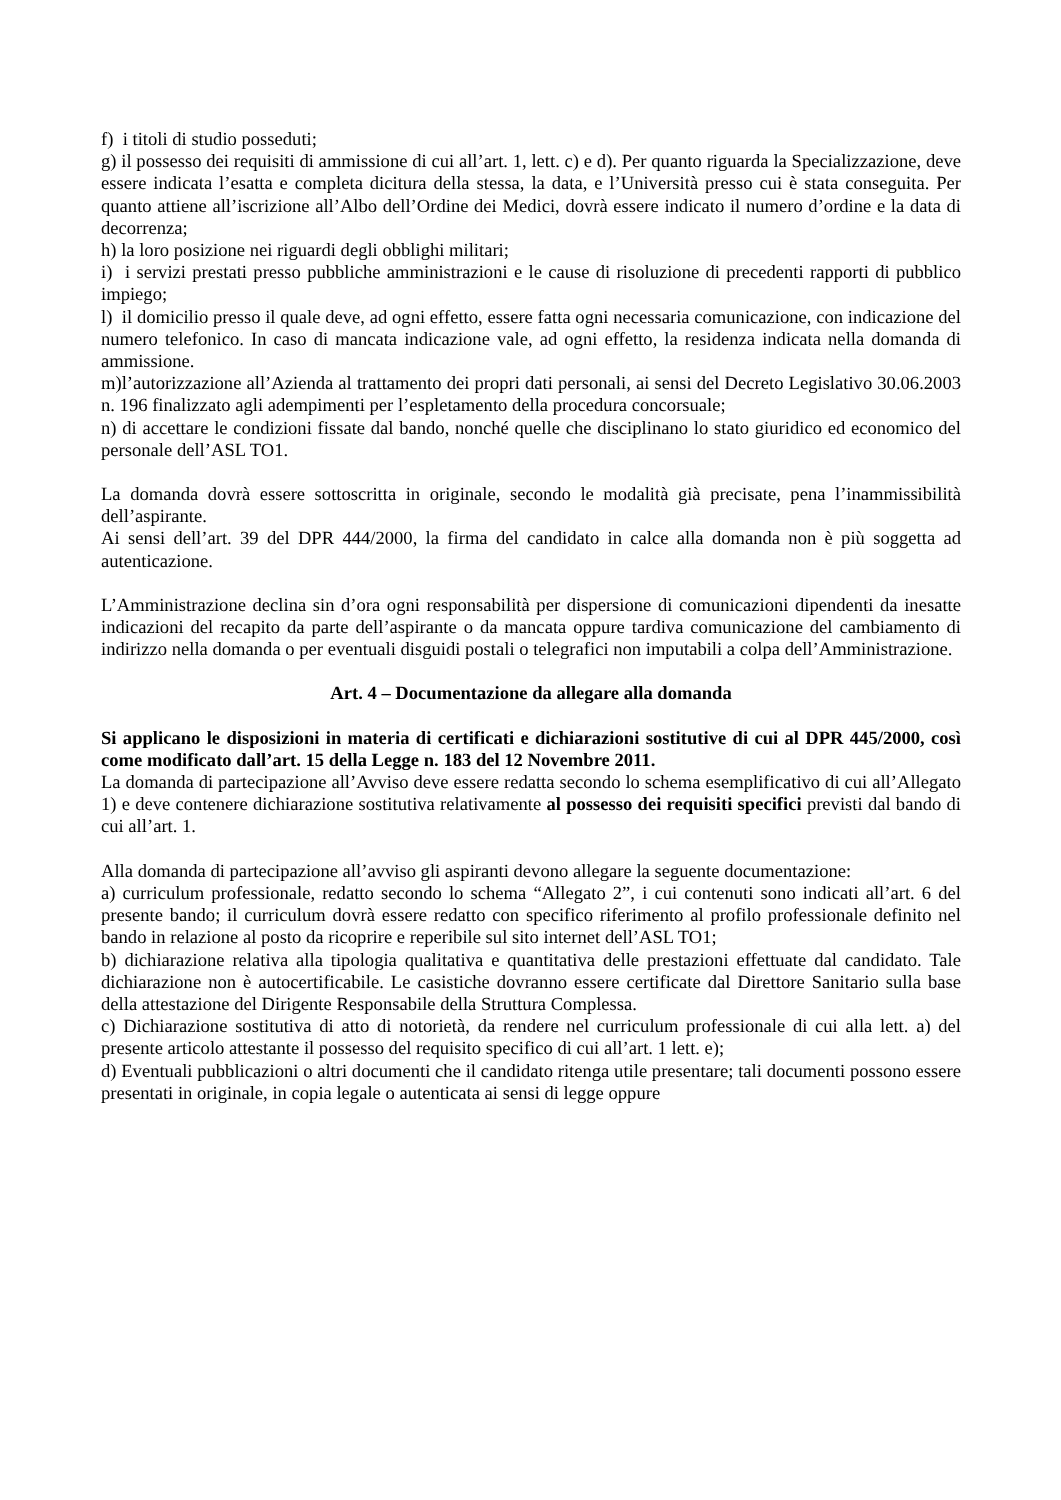f) i titoli di studio posseduti;
g) il possesso dei requisiti di ammissione di cui all’art. 1, lett. c) e d). Per quanto riguarda la Specializzazione, deve essere indicata l’esatta e completa dicitura della stessa, la data, e l’Università presso cui è stata conseguita. Per quanto attiene all’iscrizione all’Albo dell’Ordine dei Medici, dovrà essere indicato il numero d’ordine e la data di decorrenza;
h) la loro posizione nei riguardi degli obblighi militari;
i) i servizi prestati presso pubbliche amministrazioni e le cause di risoluzione di precedenti rapporti di pubblico impiego;
l) il domicilio presso il quale deve, ad ogni effetto, essere fatta ogni necessaria comunicazione, con indicazione del numero telefonico. In caso di mancata indicazione vale, ad ogni effetto, la residenza indicata nella domanda di ammissione.
m)l’autorizzazione all’Azienda al trattamento dei propri dati personali, ai sensi del Decreto Legislativo 30.06.2003 n. 196 finalizzato agli adempimenti per l’espletamento della procedura concorsuale;
n) di accettare le condizioni fissate dal bando, nonché quelle che disciplinano lo stato giuridico ed economico del personale dell’ASL TO1.
La domanda dovrà essere sottoscritta in originale, secondo le modalità già precisate, pena l’inammissibilità dell’aspirante.
Ai sensi dell’art. 39 del DPR 444/2000, la firma del candidato in calce alla domanda non è più soggetta ad autenticazione.
L’Amministrazione declina sin d’ora ogni responsabilità per dispersione di comunicazioni dipendenti da inesatte indicazioni del recapito da parte dell’aspirante o da mancata oppure tardiva comunicazione del cambiamento di indirizzo nella domanda o per eventuali disguidi postali o telegrafici non imputabili a colpa dell’Amministrazione.
Art. 4 – Documentazione da allegare alla domanda
Si applicano le disposizioni in materia di certificati e dichiarazioni sostitutive di cui al DPR 445/2000, così come modificato dall’art. 15 della Legge n. 183 del 12 Novembre 2011.
La domanda di partecipazione all’Avviso deve essere redatta secondo lo schema esemplificativo di cui all’Allegato 1) e deve contenere dichiarazione sostitutiva relativamente al possesso dei requisiti specifici previsti dal bando di cui all’art. 1.
Alla domanda di partecipazione all’avviso gli aspiranti devono allegare la seguente documentazione:
a) curriculum professionale, redatto secondo lo schema “Allegato 2”, i cui contenuti sono indicati all’art. 6 del presente bando; il curriculum dovrà essere redatto con specifico riferimento al profilo professionale definito nel bando in relazione al posto da ricoprire e reperibile sul sito internet dell’ASL TO1;
b) dichiarazione relativa alla tipologia qualitativa e quantitativa delle prestazioni effettuate dal candidato. Tale dichiarazione non è autocertificabile. Le casistiche dovranno essere certificate dal Direttore Sanitario sulla base della attestazione del Dirigente Responsabile della Struttura Complessa.
c) Dichiarazione sostitutiva di atto di notorietà, da rendere nel curriculum professionale di cui alla lett. a) del presente articolo attestante il possesso del requisito specifico di cui all’art. 1 lett. e);
d) Eventuali pubblicazioni o altri documenti che il candidato ritenga utile presentare; tali documenti possono essere presentati in originale, in copia legale o autenticata ai sensi di legge oppure